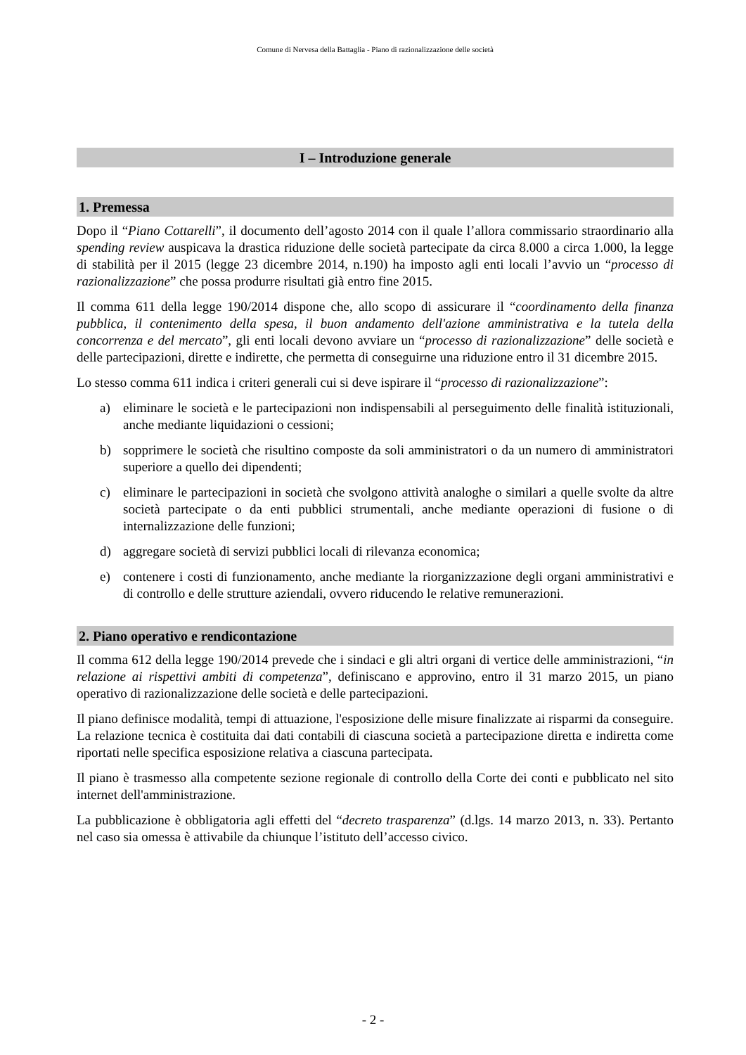Comune di Nervesa della Battaglia - Piano di razionalizzazione delle società
I – Introduzione generale
1. Premessa
Dopo il “Piano Cottarelli”, il documento dell’agosto 2014 con il quale l’allora commissario straordinario alla spending review auspicava la drastica riduzione delle società partecipate da circa 8.000 a circa 1.000, la legge di stabilità per il 2015 (legge 23 dicembre 2014, n.190) ha imposto agli enti locali l’avvio un “processo di razionalizzazione” che possa produrre risultati già entro fine 2015.
Il comma 611 della legge 190/2014 dispone che, allo scopo di assicurare il “coordinamento della finanza pubblica, il contenimento della spesa, il buon andamento dell'azione amministrativa e la tutela della concorrenza e del mercato”, gli enti locali devono avviare un “processo di razionalizzazione” delle società e delle partecipazioni, dirette e indirette, che permetta di conseguirne una riduzione entro il 31 dicembre 2015.
Lo stesso comma 611 indica i criteri generali cui si deve ispirare il “processo di razionalizzazione”:
a) eliminare le società e le partecipazioni non indispensabili al perseguimento delle finalità istituzionali, anche mediante liquidazioni o cessioni;
b) sopprimere le società che risultino composte da soli amministratori o da un numero di amministratori superiore a quello dei dipendenti;
c) eliminare le partecipazioni in società che svolgono attività analoghe o similari a quelle svolte da altre società partecipate o da enti pubblici strumentali, anche mediante operazioni di fusione o di internalizzazione delle funzioni;
d) aggregare società di servizi pubblici locali di rilevanza economica;
e) contenere i costi di funzionamento, anche mediante la riorganizzazione degli organi amministrativi e di controllo e delle strutture aziendali, ovvero riducendo le relative remunerazioni.
2. Piano operativo e rendicontazione
Il comma 612 della legge 190/2014 prevede che i sindaci e gli altri organi di vertice delle amministrazioni, “in relazione ai rispettivi ambiti di competenza”, definiscano e approvino, entro il 31 marzo 2015, un piano operativo di razionalizzazione delle società e delle partecipazioni.
Il piano definisce modalità, tempi di attuazione, l'esposizione delle misure finalizzate ai risparmi da conseguire. La relazione tecnica è costituita dai dati contabili di ciascuna società a partecipazione diretta e indiretta come riportati nelle specifica esposizione relativa a ciascuna partecipata.
Il piano è trasmesso alla competente sezione regionale di controllo della Corte dei conti e pubblicato nel sito internet dell'amministrazione.
La pubblicazione è obbligatoria agli effetti del “decreto trasparenza” (d.lgs. 14 marzo 2013, n. 33). Pertanto nel caso sia omessa è attivabile da chiunque l’istituto dell’accesso civico.
- 2 -